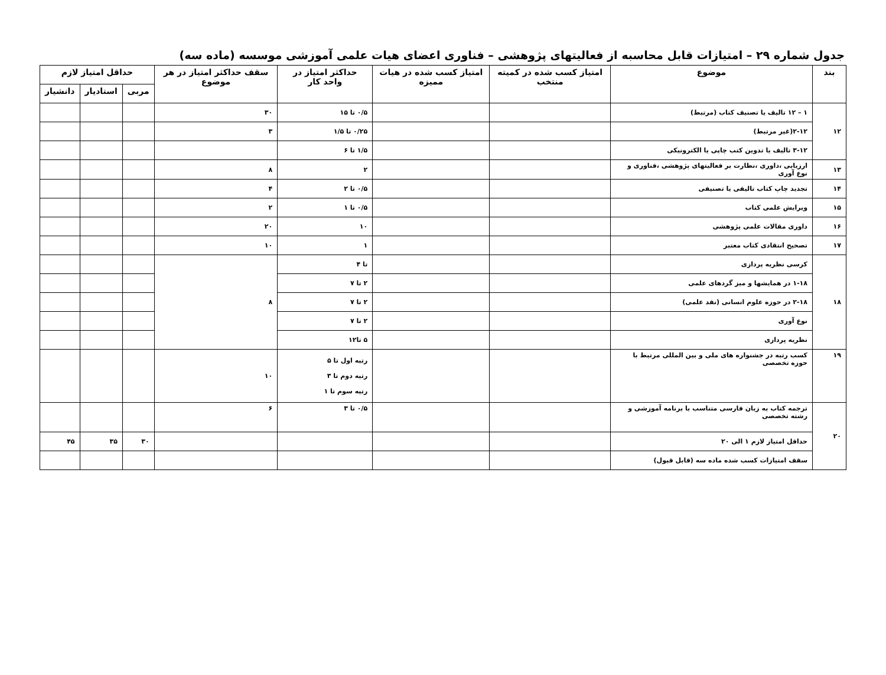جدول شماره ۲۹ – امتیازات قابل محاسبه از فعالیتهای پژوهشی – فناوری اعضای هیات علمی آموزشی موسسه (ماده سه)
| بند | موضوع | امتیاز کسب شده در کمیته منتخب | امتیاز کسب شده در هیات ممیزه | حداکثر امتیاز در واحد کار | سقف حداکثر امتیاز در هر موضوع | حداقل امتیاز لازم | | |
| --- | --- | --- | --- | --- | --- | --- | --- | --- |
| | | | | | | مربی | استادیار | دانشیار |
| ۱۲ | ۱ – ۱۲ تالیف یا تصنیف کتاب (مرتبط) | | | ۰/۵ تا ۱۵ | ۳۰ | | | |
| | ۲-۱۲(غیر مرتبط) | | | ۰/۲۵ تا ۱/۵ | ۳ | | | |
| | ۳-۱۲ تالیف یا تدوین کتب چاپی یا الکترونیکی | | | ۱/۵ تا ۶ | | | | |
| ۱۳ | ارزیابی ،داوری ،نظارت بر فعالیتهای پژوهشی ،فناوری و نوع آوری | | | ۲ | ۸ | | | |
| ۱۴ | تجدید چاپ کتاب تالیفی یا تصنیفی | | | ۰/۵ تا ۲ | ۴ | | | |
| ۱۵ | ویرایش علمی کتاب | | | ۰/۵ تا ۱ | ۲ | | | |
| ۱۶ | داوری مقالات علمی پژوهشی | | | ۱۰ | ۲۰ | | | |
| ۱۷ | تصحیح انتقادی کتاب معتبر | | | ۱ | ۱۰ | | | |
| ۱۸ | کرسی نظریه پردازی | | | تا ۴ | ۸ | | | |
| | ۱-۱۸ در همایشها و میز گردهای علمی | | | ۲ تا ۷ | | | | |
| | ۲-۱۸ در حوزه علوم انسانی (نقد علمی) | | | ۲ تا ۷ | | | | |
| | نوع آوری | | | ۲ تا ۷ | | | | |
| | نظریه پردازی | | | ۵ تا۱۲ | | | | |
| ۱۹ | کسب رتبه در جشنواره های ملی و بین المللی مرتبط با حوزه تخصصی | | | رتبه اول تا ۵ رتبه دوم تا ۳ رتبه سوم تا ۱ | ۱۰ | | | |
| ۲۰ | ترجمه کتاب به زبان فارسی متناسب با برنامه آموزشی و رشته تخصصی | | | ۰/۵ تا ۳ | ۶ | | | |
| | حداقل امتیاز لازم ۱ الی ۲۰ | | | | | ۳۰ | ۳۵ | ۴۵ |
| | سقف امتیازات کسب شده ماده سه (قابل قبول) | | | | | | | |